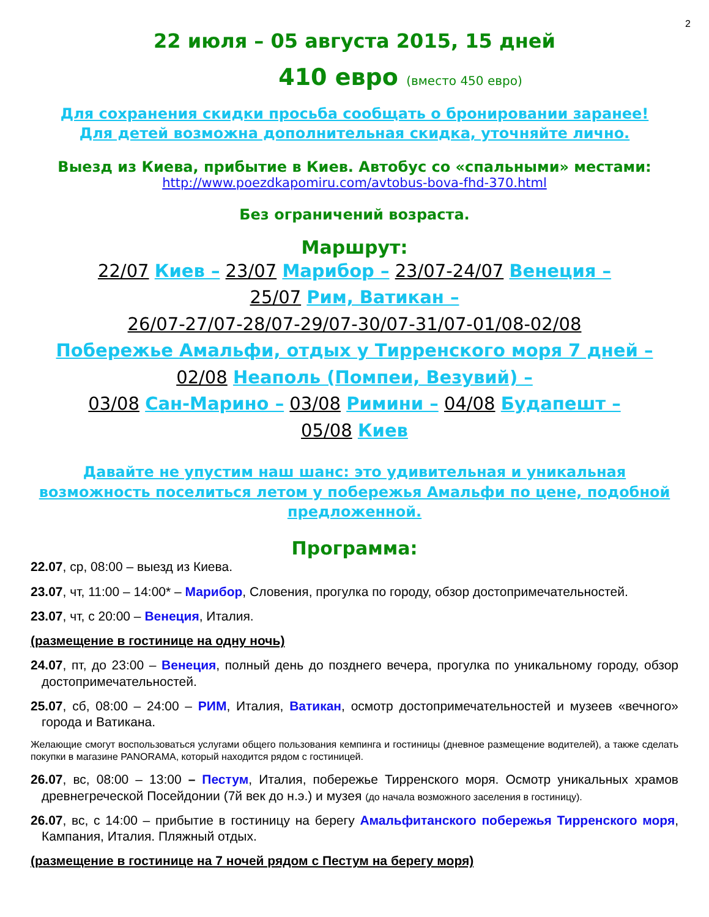2
22 июля – 05 августа 2015, 15 дней
410 евро (вместо 450 евро)
Для сохранения скидки просьба сообщать о бронировании заранее!
Для детей возможна дополнительная скидка, уточняйте лично.
Выезд из Киева, прибытие в Киев. Автобус со «спальными» местами:
http://www.poezdkapomiru.com/avtobus-bova-fhd-370.html
Без ограничений возраста.
Маршрут:
22/07 Киев – 23/07 Марибор – 23/07-24/07 Венеция –
25/07 Рим, Ватикан –
26/07-27/07-28/07-29/07-30/07-31/07-01/08-02/08
Побережье Амальфи, отдых у Тирренского моря 7 дней –
02/08 Неаполь (Помпеи, Везувий) –
03/08 Сан-Марино – 03/08 Римини – 04/08 Будапешт –
05/08 Киев
Давайте не упустим наш шанс: это удивительная и уникальная возможность поселиться летом у побережья Амальфи по цене, подобной предложенной.
Программа:
22.07, ср, 08:00 – выезд из Киева.
23.07, чт, 11:00 – 14:00* – Марибор, Словения, прогулка по городу, обзор достопримечательностей.
23.07, чт, с 20:00 – Венеция, Италия.
(размещение в гостинице на одну ночь)
24.07, пт, до 23:00 – Венеция, полный день до позднего вечера, прогулка по уникальному городу, обзор достопримечательностей.
25.07, сб, 08:00 – 24:00 – РИМ, Италия, Ватикан, осмотр достопримечательностей и музеев «вечного» города и Ватикана.
Желающие смогут воспользоваться услугами общего пользования кемпинга и гостиницы (дневное размещение водителей), а также сделать покупки в магазине PANORAMA, который находится рядом с гостиницей.
26.07, вс, 08:00 – 13:00 – Пестум, Италия, побережье Тирренского моря. Осмотр уникальных храмов древнегреческой Посейдонии (7й век до н.э.) и музея (до начала возможного заселения в гостиницу).
26.07, вс, с 14:00 – прибытие в гостиницу на берегу Амальфитанского побережья Тирренского моря, Кампания, Италия. Пляжный отдых.
(размещение в гостинице на 7 ночей рядом с Пестум на берегу моря)